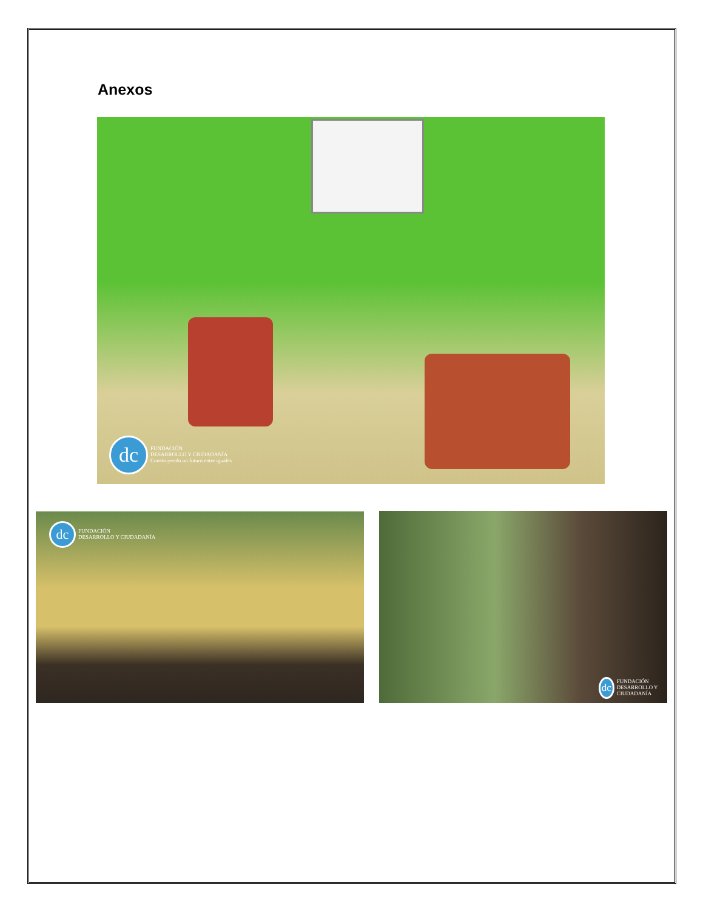Anexos
dc
FUNDACIÓN
DESARROLLO Y CIUDADANÍA
Construyendo un futuro entre iguales
dc
FUNDACIÓN
DESARROLLO Y CIUDADANÍA
dc
FUNDACIÓN
DESARROLLO Y CIUDADANÍA